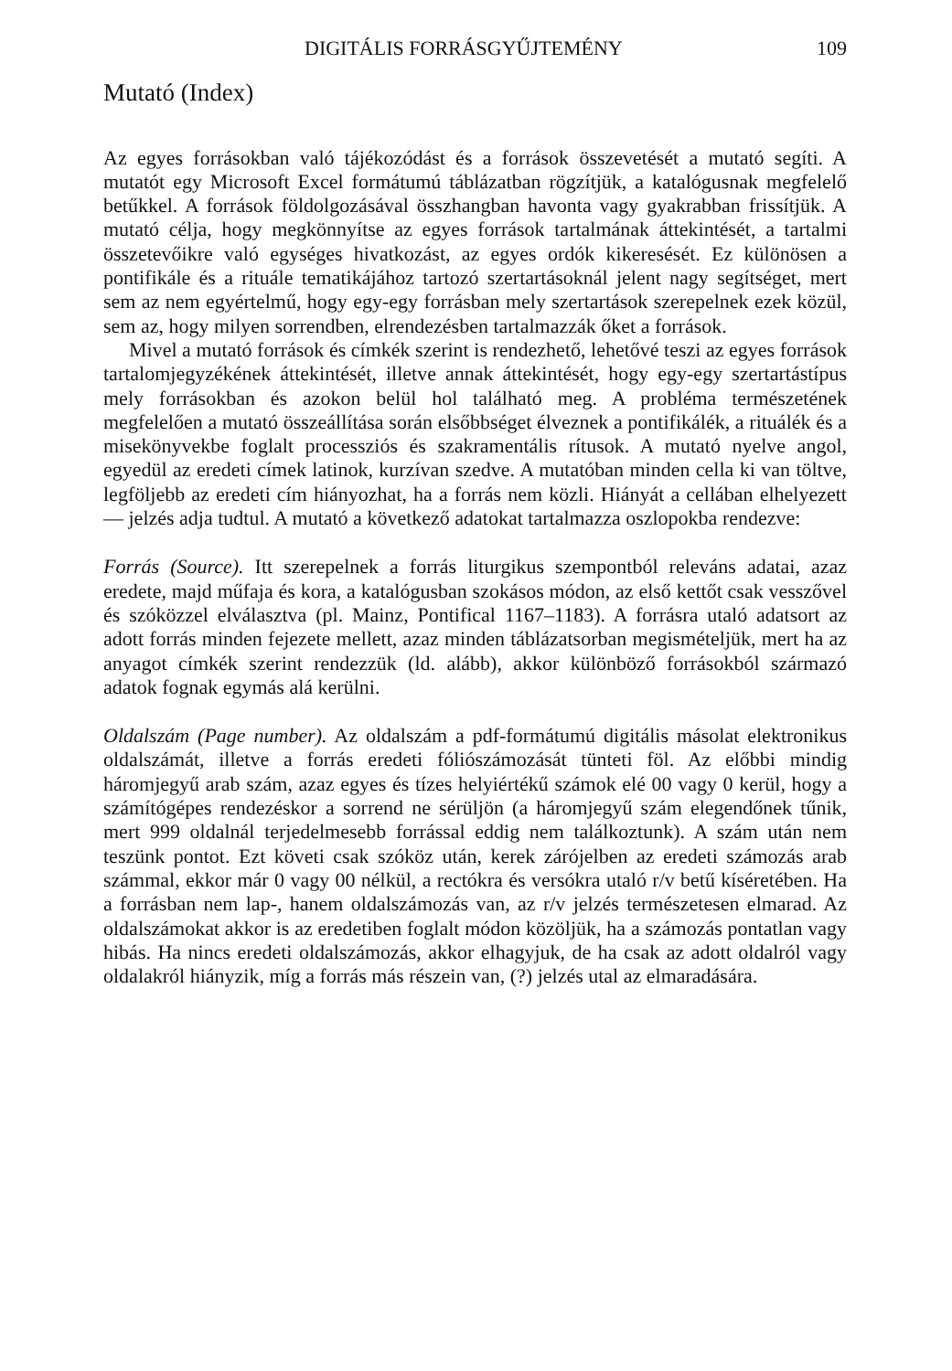DIGITÁLIS FORRÁSGYŰJTEMÉNY 109
Mutató (Index)
Az egyes forrásokban való tájékozódást és a források összevetését a mutató segíti. A mutatót egy Microsoft Excel formátumú táblázatban rögzítjük, a katalógusnak megfelelő betűkkel. A források földolgozásával összhangban havonta vagy gyakrabban frissítjük. A mutató célja, hogy megkönnyítse az egyes források tartalmának áttekintését, a tartalmi összetevőikre való egységes hivatkozást, az egyes ordók kikeresését. Ez különösen a pontifikále és a rituále tematikájához tartozó szertartásoknál jelent nagy segítséget, mert sem az nem egyértelmű, hogy egy-egy forrásban mely szertartások szerepelnek ezek közül, sem az, hogy milyen sorrendben, elrendezésben tartalmazzák őket a források.
Mivel a mutató források és címkék szerint is rendezhető, lehetővé teszi az egyes források tartalomjegyzékének áttekintését, illetve annak áttekintését, hogy egy-egy szertartástípus mely forrásokban és azokon belül hol található meg. A probléma természetének megfelelően a mutató összeállítása során elsőbbséget élveznek a pontifikálék, a rituálék és a misekönyvekbe foglalt processziós és szakramentális rítusok. A mutató nyelve angol, egyedül az eredeti címek latinok, kurzívan szedve. A mutatóban minden cella ki van töltve, legföljebb az eredeti cím hiányozhat, ha a forrás nem közli. Hiányát a cellában elhelyezett — jelzés adja tudtul. A mutató a következő adatokat tartalmazza oszlopokba rendezve:
Forrás (Source). Itt szerepelnek a forrás liturgikus szempontból releváns adatai, azaz eredete, majd műfaja és kora, a katalógusban szokásos módon, az első kettőt csak vesszővel és szóközzel elválasztva (pl. Mainz, Pontifical 1167–1183). A forrásra utaló adatsort az adott forrás minden fejezete mellett, azaz minden táblázatsorban megismételjük, mert ha az anyagot címkék szerint rendezzük (ld. alább), akkor különböző forrásokból származó adatok fognak egymás alá kerülni.
Oldalszám (Page number). Az oldalszám a pdf-formátumú digitális másolat elektronikus oldalszámát, illetve a forrás eredeti fóliószámozását tünteti föl. Az előbbi mindig háromjegyű arab szám, azaz egyes és tízes helyiértékű számok elé 00 vagy 0 kerül, hogy a számítógépes rendezéskor a sorrend ne sérüljön (a háromjegyű szám elegendőnek tűnik, mert 999 oldalnál terjedelmesebb forrással eddig nem találkoztunk). A szám után nem teszünk pontot. Ezt követi csak szóköz után, kerek zárójelben az eredeti számozás arab számmal, ekkor már 0 vagy 00 nélkül, a rectókra és versókra utaló r/v betű kíséretében. Ha a forrásban nem lap-, hanem oldalszámozás van, az r/v jelzés természetesen elmarad. Az oldalszámokat akkor is az eredetiben foglalt módon közöljük, ha a számozás pontatlan vagy hibás. Ha nincs eredeti oldalszámozás, akkor elhagyjuk, de ha csak az adott oldalról vagy oldalakról hiányzik, míg a forrás más részein van, (?) jelzés utal az elmaradására.